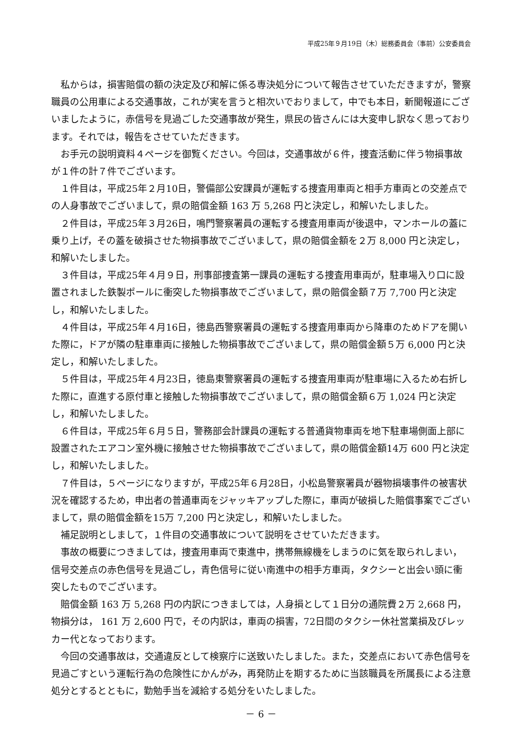平成25年９月19日（木）総務委員会（事前）公安委員会
私からは，損害賠償の額の決定及び和解に係る専決処分について報告させていただきますが，警察職員の公用車による交通事故，これが実を言うと相次いでおりまして，中でも本日，新聞報道にございましたように，赤信号を見過ごした交通事故が発生，県民の皆さんには大変申し訳なく思っております。それでは，報告をさせていただきます。
お手元の説明資料４ページを御覧ください。今回は，交通事故が６件，捜査活動に伴う物損事故が１件の計７件でございます。
１件目は，平成25年２月10日，警備部公安課員が運転する捜査用車両と相手方車両との交差点での人身事故でございまして，県の賠償金額 163 万 5,268 円と決定し，和解いたしました。
２件目は，平成25年３月26日，鳴門警察署員の運転する捜査用車両が後退中，マンホールの蓋に乗り上げ，その蓋を破損させた物損事故でございまして，県の賠償金額を２万 8,000 円と決定し，和解いたしました。
３件目は，平成25年４月９日，刑事部捜査第一課員の運転する捜査用車両が，駐車場入り口に設置されました鉄製ポールに衝突した物損事故でございまして，県の賠償金額７万 7,700 円と決定し，和解いたしました。
４件目は，平成25年４月16日，徳島西警察署員の運転する捜査用車両から降車のためドアを開いた際に，ドアが隣の駐車車両に接触した物損事故でございまして，県の賠償金額５万 6,000 円と決定し，和解いたしました。
５件目は，平成25年４月23日，徳島東警察署員の運転する捜査用車両が駐車場に入るため右折した際に，直進する原付車と接触した物損事故でございまして，県の賠償金額６万 1,024 円と決定し，和解いたしました。
６件目は，平成25年６月５日，警務部会計課員の運転する普通貨物車両を地下駐車場側面上部に設置されたエアコン室外機に接触させた物損事故でございまして，県の賠償金額14万 600 円と決定し，和解いたしました。
７件目は，５ページになりますが，平成25年６月28日，小松島警察署員が器物損壊事件の被害状況を確認するため，申出者の普通車両をジャッキアップした際に，車両が破損した賠償事案でございまして，県の賠償金額を15万 7,200 円と決定し，和解いたしました。
補足説明としまして，１件目の交通事故について説明をさせていただきます。
事故の概要につきましては，捜査用車両で東進中，携帯無線機をしまうのに気を取られしまい，信号交差点の赤色信号を見過ごし，青色信号に従い南進中の相手方車両，タクシーと出会い頭に衝突したものでございます。
賠償金額 163 万 5,268 円の内訳につきましては，人身損として１日分の通院費２万 2,668 円，物損分は， 161 万 2,600 円で，その内訳は，車両の損害，72日間のタクシー休社営業損及びレッカー代となっております。
今回の交通事故は，交通違反として検察庁に送致いたしました。また，交差点において赤色信号を見過ごすという運転行為の危険性にかんがみ，再発防止を期するために当該職員を所属長による注意処分とするとともに，勤勉手当を減給する処分をいたしました。
－ 6 －